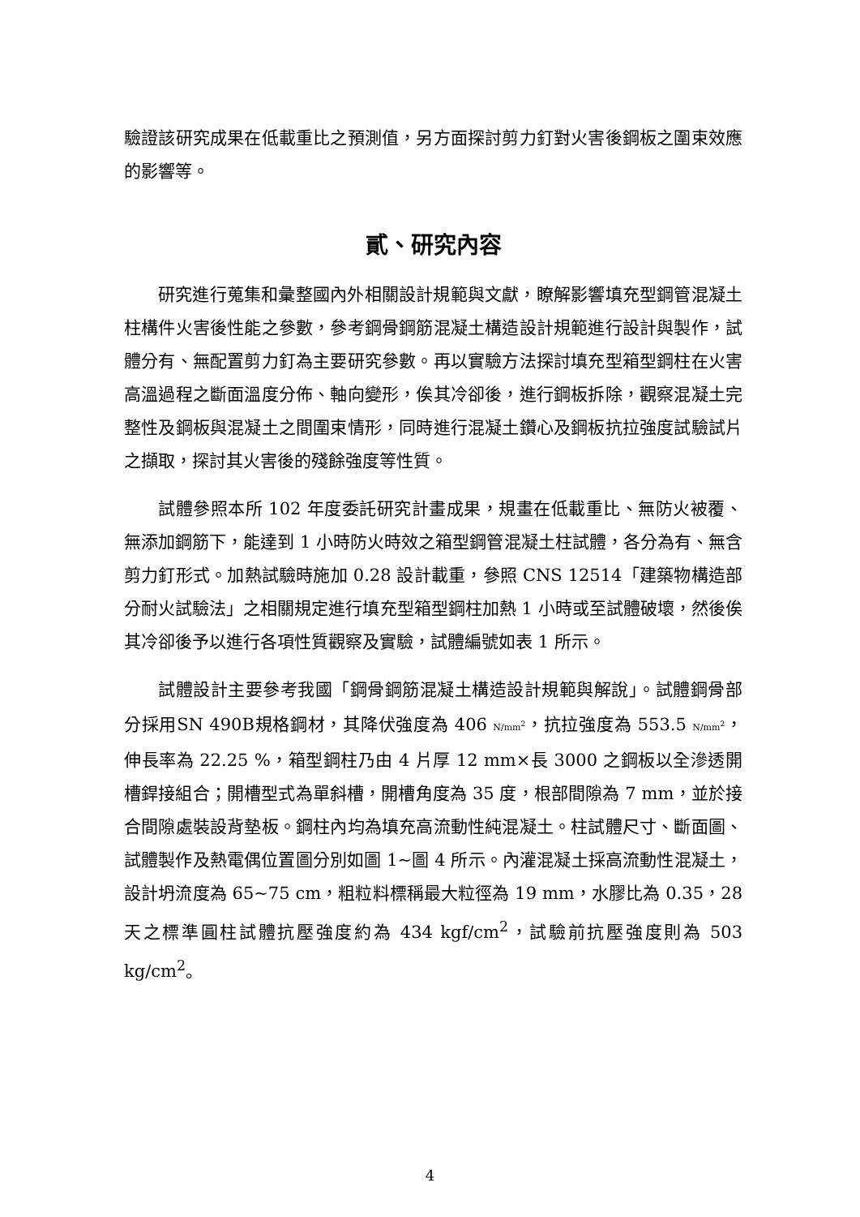驗證該研究成果在低載重比之預測值，另方面探討剪力釘對火害後鋼板之圍束效應的影響等。
貳、研究內容
研究進行蒐集和彙整國內外相關設計規範與文獻，瞭解影響填充型鋼管混凝土柱構件火害後性能之參數，參考鋼骨鋼筋混凝土構造設計規範進行設計與製作，試體分有、無配置剪力釘為主要研究參數。再以實驗方法探討填充型箱型鋼柱在火害高溫過程之斷面溫度分佈、軸向變形，俟其冷卻後，進行鋼板拆除，觀察混凝土完整性及鋼板與混凝土之間圍束情形，同時進行混凝土鑽心及鋼板抗拉強度試驗試片之擷取，探討其火害後的殘餘強度等性質。
試體參照本所 102 年度委託研究計畫成果，規畫在低載重比、無防火被覆、無添加鋼筋下，能達到 1 小時防火時效之箱型鋼管混凝土柱試體，各分為有、無含剪力釘形式。加熱試驗時施加 0.28 設計載重，參照 CNS 12514「建築物構造部分耐火試驗法」之相關規定進行填充型箱型鋼柱加熱 1 小時或至試體破壞，然後俟其冷卻後予以進行各項性質觀察及實驗，試體編號如表 1 所示。
試體設計主要參考我國「鋼骨鋼筋混凝土構造設計規範與解說」。試體鋼骨部分採用SN 490B規格鋼材，其降伏強度為 406 N/mm<sup>2</sup>，抗拉強度為 553.5 N/mm<sup>2</sup>，伸長率為 22.25 %，箱型鋼柱乃由 4 片厚 12 mm×長 3000 之鋼板以全滲透開槽銲接組合；開槽型式為單斜槽，開槽角度為 35 度，根部間隙為 7 mm，並於接合間隙處裝設背墊板。鋼柱內均為填充高流動性純混凝土。柱試體尺寸、斷面圖、試體製作及熱電偶位置圖分別如圖 1~圖 4 所示。內灌混凝土採高流動性混凝土，設計坍流度為 65~75 cm，粗粒料標稱最大粒徑為 19 mm，水膠比為 0.35，28 天之標準圓柱試體抗壓強度約為 434 kgf/cm<sup>2</sup>，試驗前抗壓強度則為 503 kg/cm<sup>2</sup>。
4